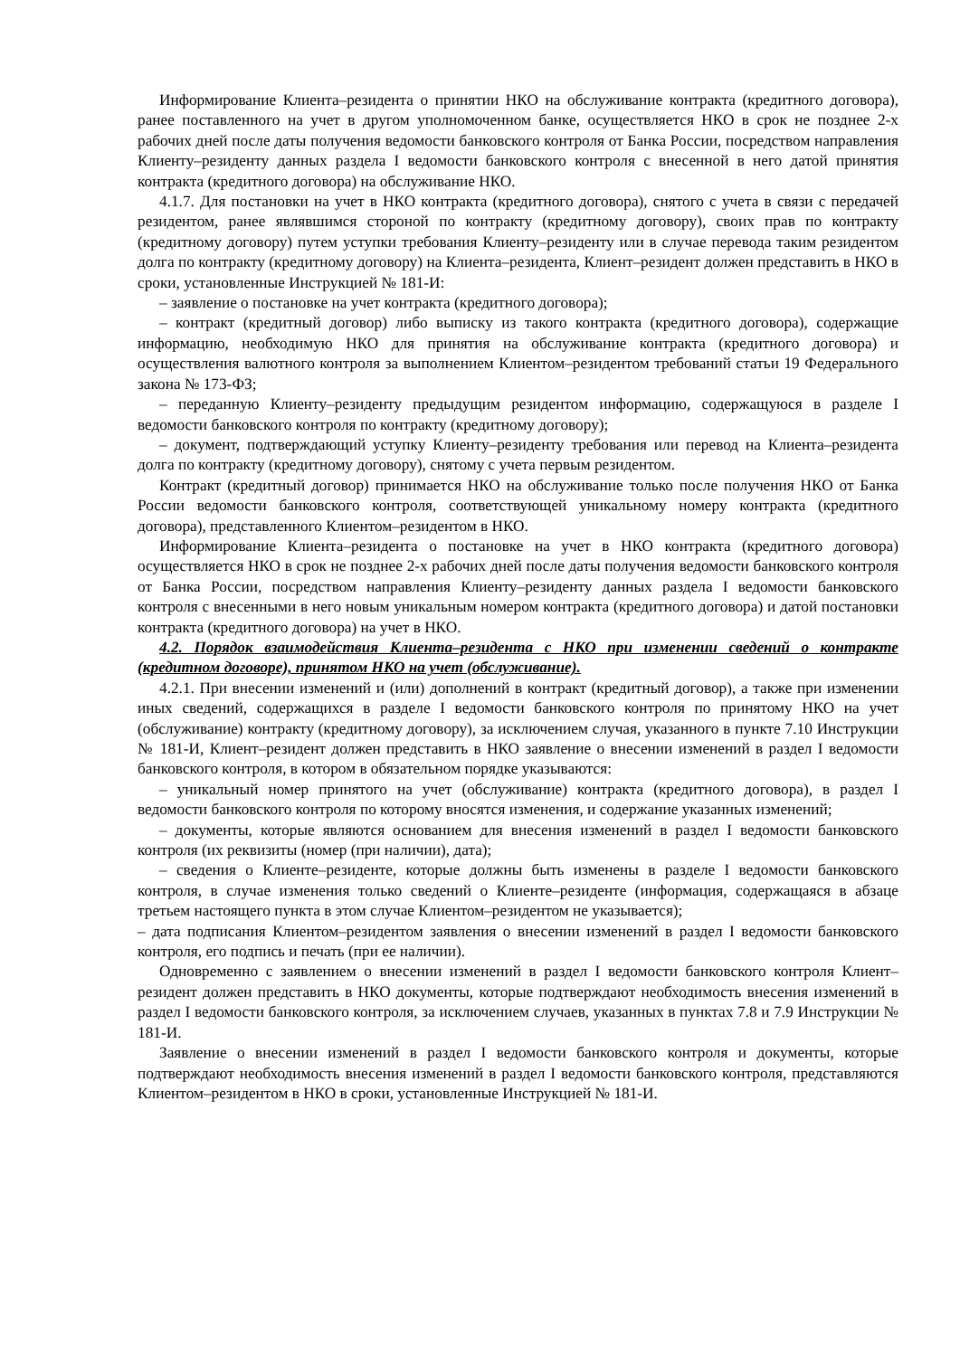Информирование Клиента–резидента о принятии НКО на обслуживание контракта (кредитного договора), ранее поставленного на учет в другом уполномоченном банке, осуществляется НКО в срок не позднее 2-х рабочих дней после даты получения ведомости банковского контроля от Банка России, посредством направления Клиенту–резиденту данных раздела I ведомости банковского контроля с внесенной в него датой принятия контракта (кредитного договора) на обслуживание НКО.
4.1.7. Для постановки на учет в НКО контракта (кредитного договора), снятого с учета в связи с передачей резидентом, ранее являвшимся стороной по контракту (кредитному договору), своих прав по контракту (кредитному договору) путем уступки требования Клиенту–резиденту или в случае перевода таким резидентом долга по контракту (кредитному договору) на Клиента–резидента, Клиент–резидент должен представить в НКО в сроки, установленные Инструкцией № 181-И:
– заявление о постановке на учет контракта (кредитного договора);
– контракт (кредитный договор) либо выписку из такого контракта (кредитного договора), содержащие информацию, необходимую НКО для принятия на обслуживание контракта (кредитного договора) и осуществления валютного контроля за выполнением Клиентом–резидентом требований статьи 19 Федерального закона № 173-ФЗ;
– переданную Клиенту–резиденту предыдущим резидентом информацию, содержащуюся в разделе I ведомости банковского контроля по контракту (кредитному договору);
– документ, подтверждающий уступку Клиенту–резиденту требования или перевод на Клиента–резидента долга по контракту (кредитному договору), снятому с учета первым резидентом.
Контракт (кредитный договор) принимается НКО на обслуживание только после получения НКО от Банка России ведомости банковского контроля, соответствующей уникальному номеру контракта (кредитного договора), представленного Клиентом–резидентом в НКО.
Информирование Клиента–резидента о постановке на учет в НКО контракта (кредитного договора) осуществляется НКО в срок не позднее 2-х рабочих дней после даты получения ведомости банковского контроля от Банка России, посредством направления Клиенту–резиденту данных раздела I ведомости банковского контроля с внесенными в него новым уникальным номером контракта (кредитного договора) и датой постановки контракта (кредитного договора) на учет в НКО.
4.2. Порядок взаимодействия Клиента–резидента с НКО при изменении сведений о контракте (кредитном договоре), принятом НКО на учет (обслуживание).
4.2.1. При внесении изменений и (или) дополнений в контракт (кредитный договор), а также при изменении иных сведений, содержащихся в разделе I ведомости банковского контроля по принятому НКО на учет (обслуживание) контракту (кредитному договору), за исключением случая, указанного в пункте 7.10 Инструкции № 181-И, Клиент–резидент должен представить в НКО заявление о внесении изменений в раздел I ведомости банковского контроля, в котором в обязательном порядке указываются:
– уникальный номер принятого на учет (обслуживание) контракта (кредитного договора), в раздел I ведомости банковского контроля по которому вносятся изменения, и содержание указанных изменений;
– документы, которые являются основанием для внесения изменений в раздел I ведомости банковского контроля (их реквизиты (номер (при наличии), дата);
– сведения о Клиенте–резиденте, которые должны быть изменены в разделе I ведомости банковского контроля, в случае изменения только сведений о Клиенте–резиденте (информация, содержащаяся в абзаце третьем настоящего пункта в этом случае Клиентом–резидентом не указывается);
– дата подписания Клиентом–резидентом заявления о внесении изменений в раздел I ведомости банковского контроля, его подпись и печать (при ее наличии).
Одновременно с заявлением о внесении изменений в раздел I ведомости банковского контроля Клиент–резидент должен представить в НКО документы, которые подтверждают необходимость внесения изменений в раздел I ведомости банковского контроля, за исключением случаев, указанных в пунктах 7.8 и 7.9 Инструкции № 181-И.
Заявление о внесении изменений в раздел I ведомости банковского контроля и документы, которые подтверждают необходимость внесения изменений в раздел I ведомости банковского контроля, представляются Клиентом–резидентом в НКО в сроки, установленные Инструкцией № 181-И.